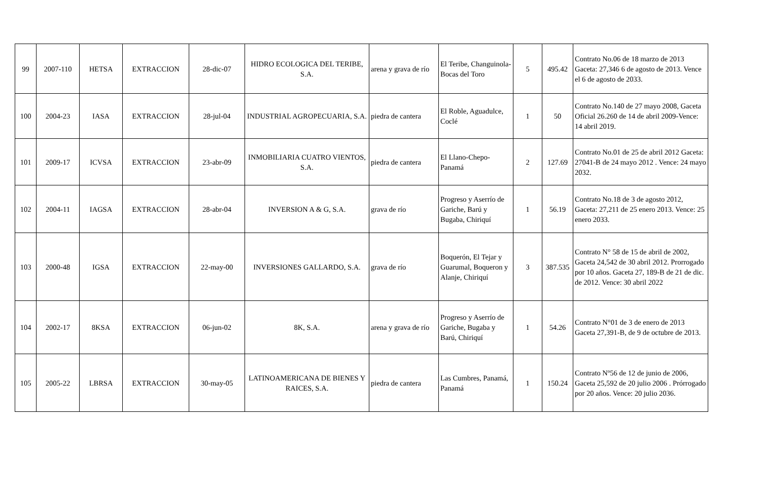| 99 | 2007-110 | HETSA | EXTRACCION | 28-dic-07 | HIDRO ECOLOGICA DEL TERIBE, S.A. | arena y grava de río | El Teribe, Changuinola- Bocas del Toro | 5 | 495.42 | Contrato No.06 de 18 marzo de 2013 Gaceta: 27,346 6 de agosto de 2013. Vence el 6 de agosto de 2033. |
| 100 | 2004-23 | IASA | EXTRACCION | 28-jul-04 | INDUSTRIAL AGROPECUARIA, S.A. | piedra de cantera | El Roble, Aguadulce, Coclé | 1 | 50 | Contrato No.140 de 27 mayo 2008, Gaceta Oficial 26.260 de 14 de abril 2009-Vence: 14 abril 2019. |
| 101 | 2009-17 | ICVSA | EXTRACCION | 23-abr-09 | INMOBILIARIA CUATRO VIENTOS, S.A. | piedra de cantera | El Llano-Chepo-Panamá | 2 | 127.69 | Contrato No.01 de 25 de abril 2012 Gaceta: 27041-B de 24 mayo 2012 . Vence: 24 mayo 2032. |
| 102 | 2004-11 | IAGSA | EXTRACCION | 28-abr-04 | INVERSION A & G, S.A. | grava de río | Progreso y Aserrío de Gariche, Barú y Bugaba, Chiriquí | 1 | 56.19 | Contrato No.18 de 3 de agosto 2012, Gaceta: 27,211 de 25 enero 2013. Vence: 25 enero 2033. |
| 103 | 2000-48 | IGSA | EXTRACCION | 22-may-00 | INVERSIONES GALLARDO, S.A. | grava de río | Boquerón, El Tejar y Guarumal, Boqueron y Alanje, Chiriquí | 3 | 387.535 | Contrato N° 58 de 15 de abril de 2002, Gaceta 24,542 de 30 abril 2012. Prorrogado por 10 años. Gaceta 27, 189-B de 21 de dic. de 2012. Vence: 30 abril 2022 |
| 104 | 2002-17 | 8KSA | EXTRACCION | 06-jun-02 | 8K, S.A. | arena y grava de río | Progreso y Aserrío de Gariche, Bugaba y Barú, Chiriquí | 1 | 54.26 | Contrato N°01 de 3 de enero de 2013 Gaceta 27,391-B, de 9 de octubre de 2013. |
| 105 | 2005-22 | LBRSA | EXTRACCION | 30-may-05 | LATINOAMERICANA DE BIENES Y RAICES, S.A. | piedra de cantera | Las Cumbres, Panamá, Panamá | 1 | 150.24 | Contrato Nº56 de 12 de junio de 2006, Gaceta 25,592 de 20 julio 2006 . Prórrogado por 20 años. Vence: 20 julio 2036. |